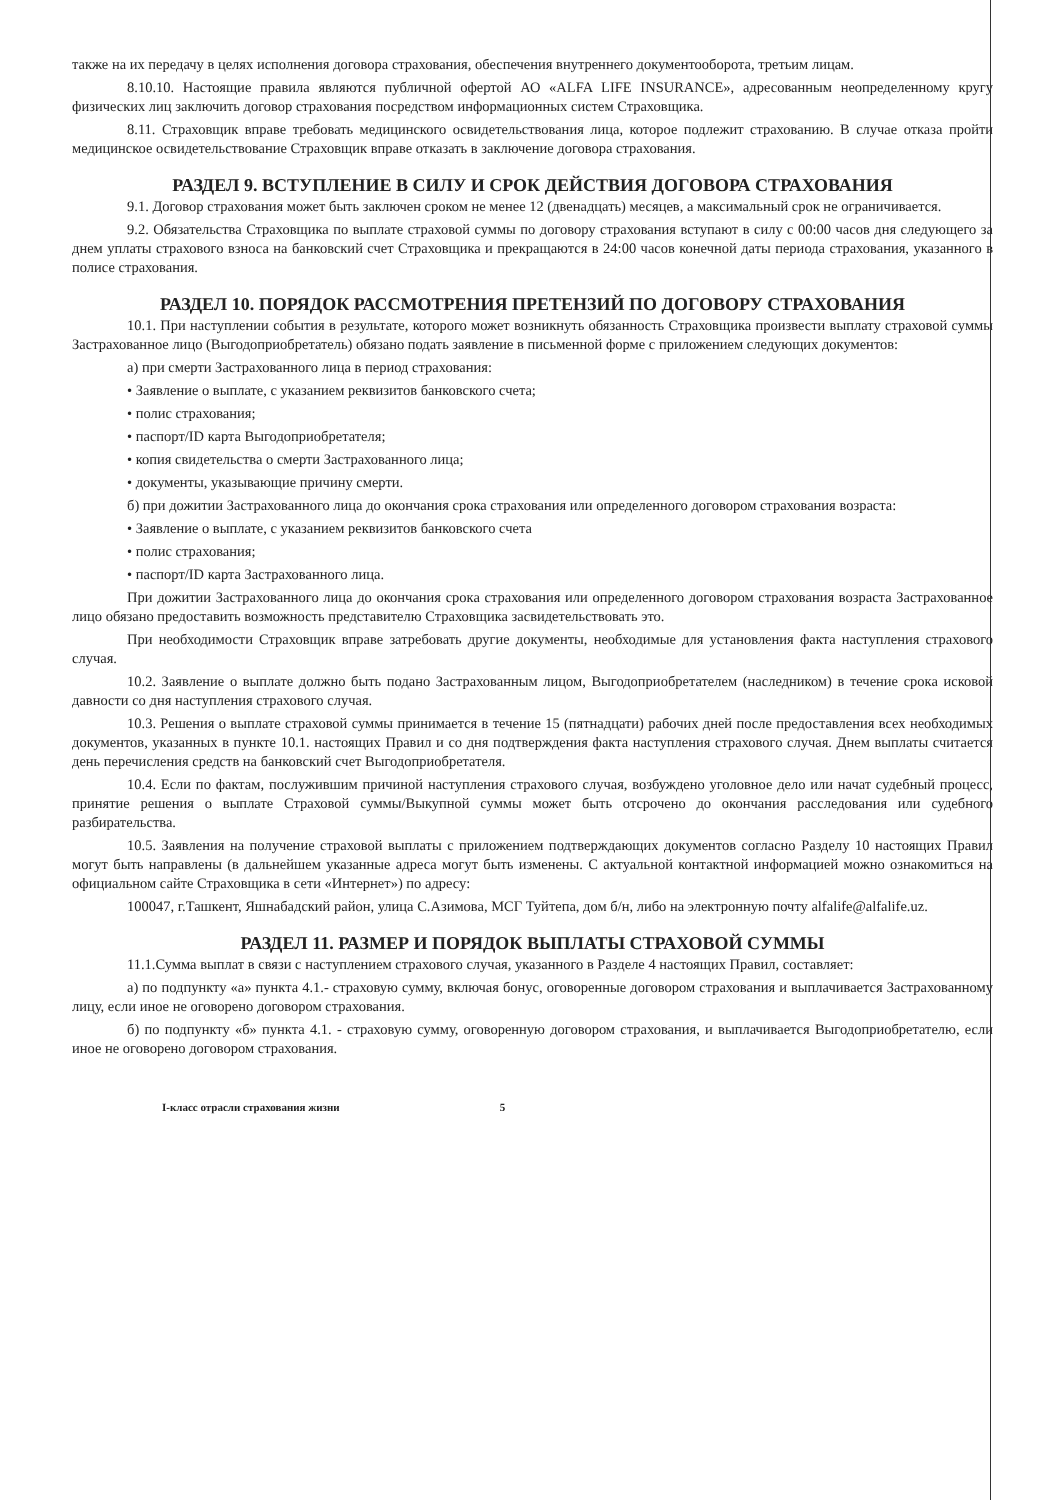также на их передачу в целях исполнения договора страхования, обеспечения внутреннего документооборота, третьим лицам.
8.10.10. Настоящие правила являются публичной офертой АО «ALFA LIFE INSURANCE», адресованным неопределенному кругу физических лиц заключить договор страхования посредством информационных систем Страховщика.
8.11. Страховщик вправе требовать медицинского освидетельствования лица, которое подлежит страхованию. В случае отказа пройти медицинское освидетельствование Страховщик вправе отказать в заключение договора страхования.
РАЗДЕЛ 9. ВСТУПЛЕНИЕ В СИЛУ И СРОК ДЕЙСТВИЯ ДОГОВОРА СТРАХОВАНИЯ
9.1. Договор страхования может быть заключен сроком не менее 12 (двенадцать) месяцев, а максимальный срок не ограничивается.
9.2. Обязательства Страховщика по выплате страховой суммы по договору страхования вступают в силу с 00:00 часов дня следующего за днем уплаты страхового взноса на банковский счет Страховщика и прекращаются в 24:00 часов конечной даты периода страхования, указанного в полисе страхования.
РАЗДЕЛ 10. ПОРЯДОК РАССМОТРЕНИЯ ПРЕТЕНЗИЙ ПО ДОГОВОРУ СТРАХОВАНИЯ
10.1. При наступлении события в результате, которого может возникнуть обязанность Страховщика произвести выплату страховой суммы Застрахованное лицо (Выгодоприобретатель) обязано подать заявление в письменной форме с приложением следующих документов:
а) при смерти Застрахованного лица в период страхования:
• Заявление о выплате, с указанием реквизитов банковского счета;
• полис страхования;
• паспорт/ID карта Выгодоприобретателя;
• копия свидетельства о смерти Застрахованного лица;
• документы, указывающие причину смерти.
б) при дожитии Застрахованного лица до окончания срока страхования или определенного договором страхования возраста:
• Заявление о выплате, с указанием реквизитов банковского счета
• полис страхования;
• паспорт/ID карта Застрахованного лица.
При дожитии Застрахованного лица до окончания срока страхования или определенного договором страхования возраста Застрахованное лицо обязано предоставить возможность представителю Страховщика засвидетельствовать это.
При необходимости Страховщик вправе затребовать другие документы, необходимые для установления факта наступления страхового случая.
10.2. Заявление о выплате должно быть подано Застрахованным лицом, Выгодоприобретателем (наследником) в течение срока исковой давности со дня наступления страхового случая.
10.3. Решения о выплате страховой суммы принимается в течение 15 (пятнадцати) рабочих дней после предоставления всех необходимых документов, указанных в пункте 10.1. настоящих Правил и со дня подтверждения факта наступления страхового случая. Днем выплаты считается день перечисления средств на банковский счет Выгодоприобретателя.
10.4. Если по фактам, послужившим причиной наступления страхового случая, возбуждено уголовное дело или начат судебный процесс, принятие решения о выплате Страховой суммы/Выкупной суммы может быть отсрочено до окончания расследования или судебного разбирательства.
10.5. Заявления на получение страховой выплаты с приложением подтверждающих документов согласно Разделу 10 настоящих Правил могут быть направлены (в дальнейшем указанные адреса могут быть изменены. С актуальной контактной информацией можно ознакомиться на официальном сайте Страховщика в сети «Интернет») по адресу:
100047, г.Ташкент, Яшнабадский район, улица С.Азимова, МСГ Туйтепа, дом б/н, либо на электронную почту alfalife@alfalife.uz.
РАЗДЕЛ 11. РАЗМЕР И ПОРЯДОК ВЫПЛАТЫ СТРАХОВОЙ СУММЫ
11.1.Сумма выплат в связи с наступлением страхового случая, указанного в Разделе 4 настоящих Правил, составляет:
а) по подпункту «а» пункта 4.1.- страховую сумму, включая бонус, оговоренные договором страхования и выплачивается Застрахованному лицу, если иное не оговорено договором страхования.
б) по подпункту «б» пункта 4.1. - страховую сумму, оговоренную договором страхования, и выплачивается Выгодоприобретателю, если иное не оговорено договором страхования.
I-класс отрасли страхования жизни 5